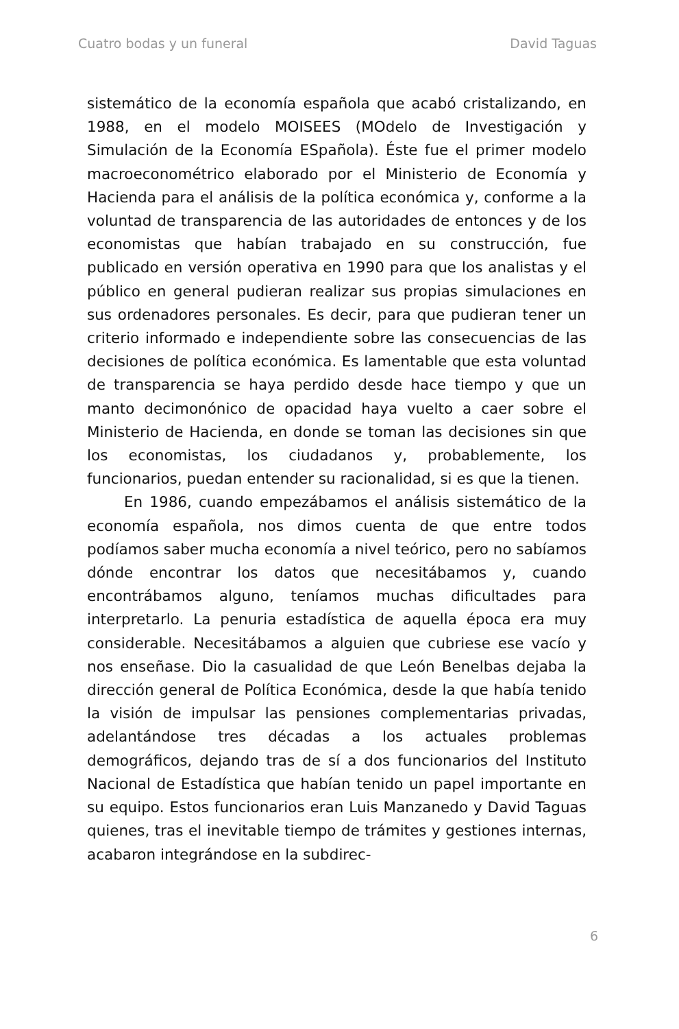Cuatro bodas y un funeral David Taguas
sistemático de la economía española que acabó cristalizando, en 1988, en el modelo MOISEES (MOdelo de Investigación y Simulación de la Economía ESpañola). Éste fue el primer modelo macroeconométrico elaborado por el Ministerio de Economía y Hacienda para el análisis de la política económica y, conforme a la voluntad de transparencia de las autoridades de entonces y de los economistas que habían trabajado en su construcción, fue publicado en versión operativa en 1990 para que los analistas y el público en general pudieran realizar sus propias simulaciones en sus ordenadores personales. Es decir, para que pudieran tener un criterio informado e independiente sobre las consecuencias de las decisiones de política económica. Es lamentable que esta voluntad de transparencia se haya perdido desde hace tiempo y que un manto decimonónico de opacidad haya vuelto a caer sobre el Ministerio de Hacienda, en donde se toman las decisiones sin que los economistas, los ciudadanos y, probablemente, los funcionarios, puedan entender su racionalidad, si es que la tienen.
En 1986, cuando empezábamos el análisis sistemático de la economía española, nos dimos cuenta de que entre todos podíamos saber mucha economía a nivel teórico, pero no sabíamos dónde encontrar los datos que necesitábamos y, cuando encontrábamos alguno, teníamos muchas dificultades para interpretarlo. La penuria estadística de aquella época era muy considerable. Necesitábamos a alguien que cubriese ese vacío y nos enseñase. Dio la casualidad de que León Benelbas dejaba la dirección general de Política Económica, desde la que había tenido la visión de impulsar las pensiones complementarias privadas, adelantándose tres décadas a los actuales problemas demográficos, dejando tras de sí a dos funcionarios del Instituto Nacional de Estadística que habían tenido un papel importante en su equipo. Estos funcionarios eran Luis Manzanedo y David Taguas quienes, tras el inevitable tiempo de trámites y gestiones internas, acabaron integrándose en la subdirec-
6